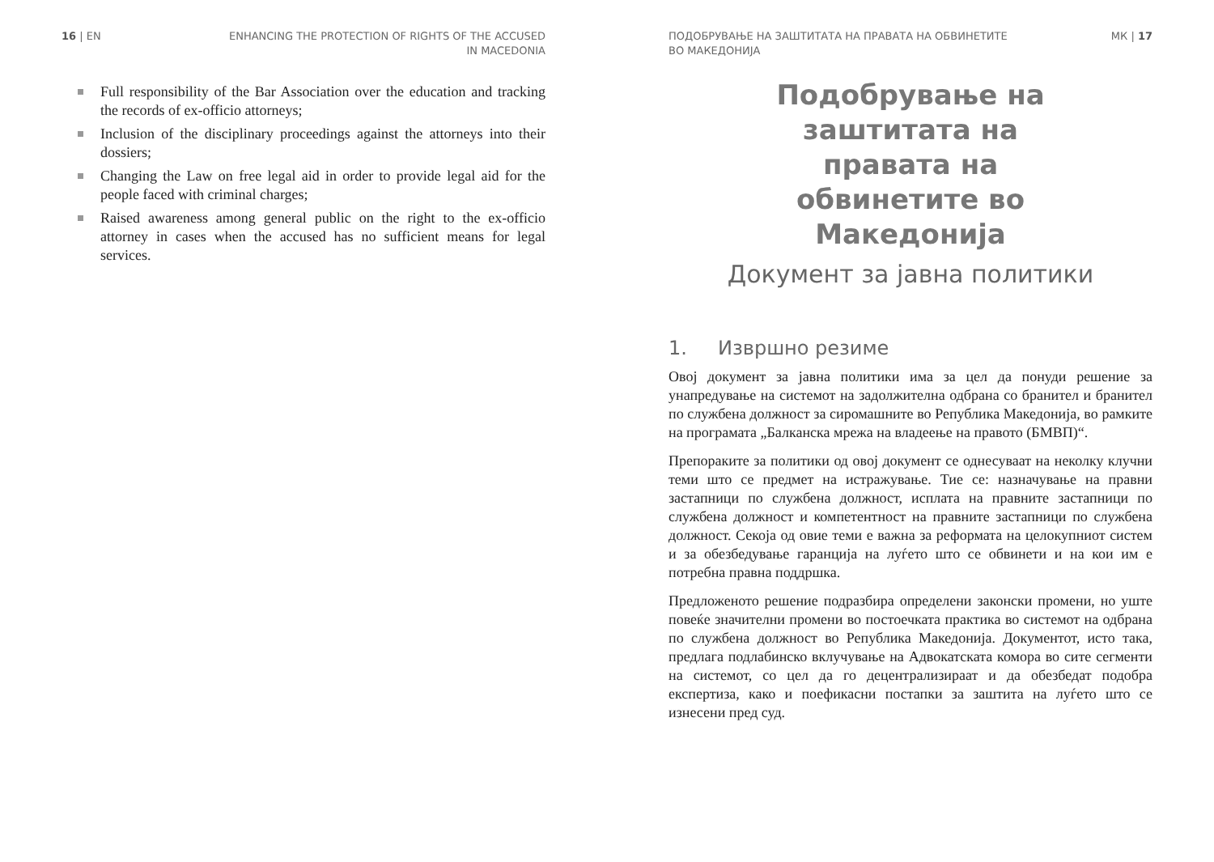16 | EN ENHANCING THE PROTECTION OF RIGHTS OF THE ACCUSED
IN MACEDONIA
Full responsibility of the Bar Association over the education and tracking the records of ex-officio attorneys;
Inclusion of the disciplinary proceedings against the attorneys into their dossiers;
Changing the Law on free legal aid in order to provide legal aid for the people faced with criminal charges;
Raised awareness among general public on the right to the ex-officio attorney in cases when the accused has no sufficient means for legal services.
ПОДОБРУВАЊЕ НА ЗАШТИТАТА НА ПРАВАТА НА ОБВИНЕТИТЕ
ВО МАКЕДОНИЈА МК | 17
Подобрување на заштитата на правата на обвинетите во Македонија
Документ за јавна политики
1. Извршно резиме
Овој документ за јавна политики има за цел да понуди решение за унапредување на системот на задолжителна одбрана со бранител и бранител по службена должност за сиромашните во Република Македонија, во рамките на програмата „Балканска мрежа на владеење на правото (БМВП)“.
Препораките за политики од овој документ се однесуваат на неколку клучни теми што се предмет на истражување. Тие се: назначување на правни застапници по службена должност, исплата на правните застапници по службена должност и компетентност на правните застапници по службена должност. Секоја од овие теми е важна за реформата на целокупниот систем и за обезбедување гаранција на луѓето што се обвинети и на кои им е потребна правна поддршка.
Предложеното решение подразбира определени законски промени, но уште повеќе значителни промени во постоечката практика во системот на одбрана по службена должност во Република Македонија. Документот, исто така, предлага подлабинско вклучување на Адвокатската комора во сите сегменти на системот, со цел да го децентрализираат и да обезбедат подобра експертиза, како и поефикасни постапки за заштита на луѓето што се изнесени пред суд.